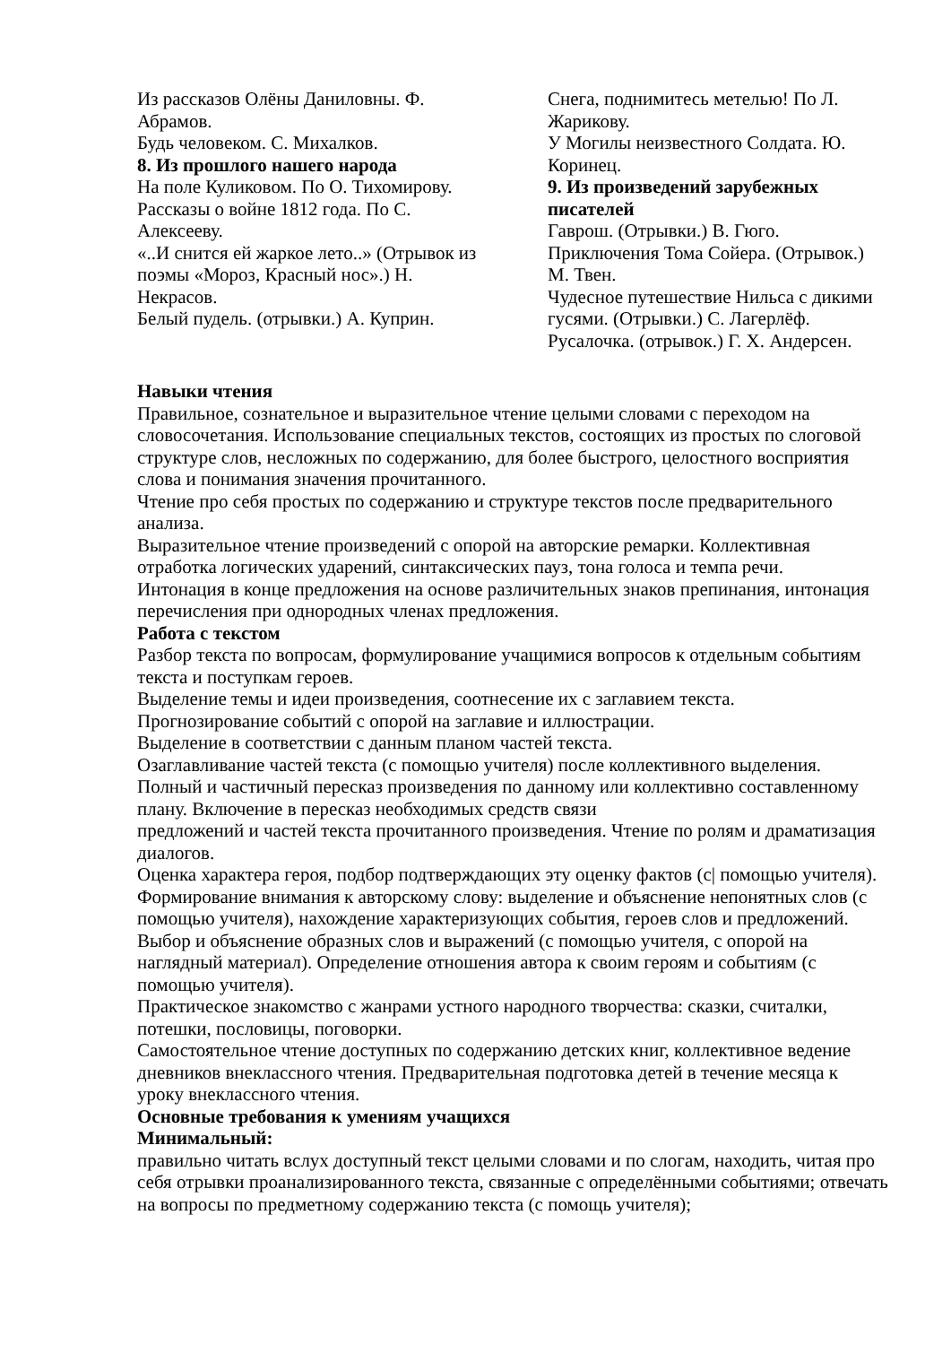Из рассказов Олёны Даниловны. Ф. Абрамов.
Будь человеком. С. Михалков.
8. Из прошлого нашего народа
На поле Куликовом. По О. Тихомирову.
Рассказы о войне 1812 года. По С. Алексееву.
«..И снится ей жаркое лето..» (Отрывок из поэмы «Мороз, Красный нос».) Н. Некрасов.
Белый пудель. (отрывки.) А. Куприн.
Снега, поднимитесь метелью! По Л. Жарикову.
У Могилы неизвестного Солдата. Ю. Коринец.
9. Из произведений зарубежных писателей
Гаврош. (Отрывки.) В. Гюго.
Приключения Тома Сойера. (Отрывок.) М. Твен.
Чудесное путешествие Нильса с дикими гусями. (Отрывки.) С. Лагерлёф.
Русалочка. (отрывок.) Г. Х. Андерсен.
Навыки чтения
Правильное, сознательное и выразительное чтение целыми словами с переходом на словосочетания. Использование специальных текстов, состоящих из простых по слоговой структуре слов, несложных по содержанию, для более быстрого, целостного восприятия слова и понимания значения прочитанного.
Чтение про себя простых по содержанию и структуре текстов после предварительного анализа.
Выразительное чтение произведений с опорой на авторские ремарки. Коллективная отработка логических ударений, синтаксических пауз, тона голоса и темпа речи.
Интонация в конце предложения на основе различительных знаков препинания, интонация перечисления при однородных членах предложения.
Работа с текстом
Разбор текста по вопросам, формулирование учащимися вопросов к отдельным событиям текста и поступкам героев.
Выделение темы и идеи произведения, соотнесение их с заглавием текста.
Прогнозирование событий с опорой на заглавие и иллюстрации.
Выделение в соответствии с данным планом частей текста.
Озаглавливание частей текста (с помощью учителя) после коллективного выделения.
Полный и частичный пересказ произведения по данному или коллективно составленному плану. Включение в пересказ необходимых средств связи
предложений и частей текста прочитанного произведения. Чтение по ролям и драматизация диалогов.
Оценка характера героя, подбор подтверждающих эту оценку фактов (с| помощью учителя).
Формирование внимания к авторскому слову: выделение и объяснение непонятных слов (с помощью учителя), нахождение характеризующих события, героев слов и предложений. Выбор и объяснение образных слов и выражений (с помощью учителя, с опорой на наглядный материал). Определение отношения автора к своим героям и событиям (с помощью учителя).
Практическое знакомство с жанрами устного народного творчества: сказки, считалки, потешки, пословицы, поговорки.
Самостоятельное чтение доступных по содержанию детских книг, коллективное ведение дневников внеклассного чтения. Предварительная подготовка детей в течение месяца к уроку внеклассного чтения.
Основные требования к умениям учащихся
Минимальный:
правильно читать вслух доступный текст целыми словами и по слогам, находить, читая про себя отрывки проанализированного текста, связанные с определёнными событиями; отвечать на вопросы по предметному содержанию текста (с помощь учителя);